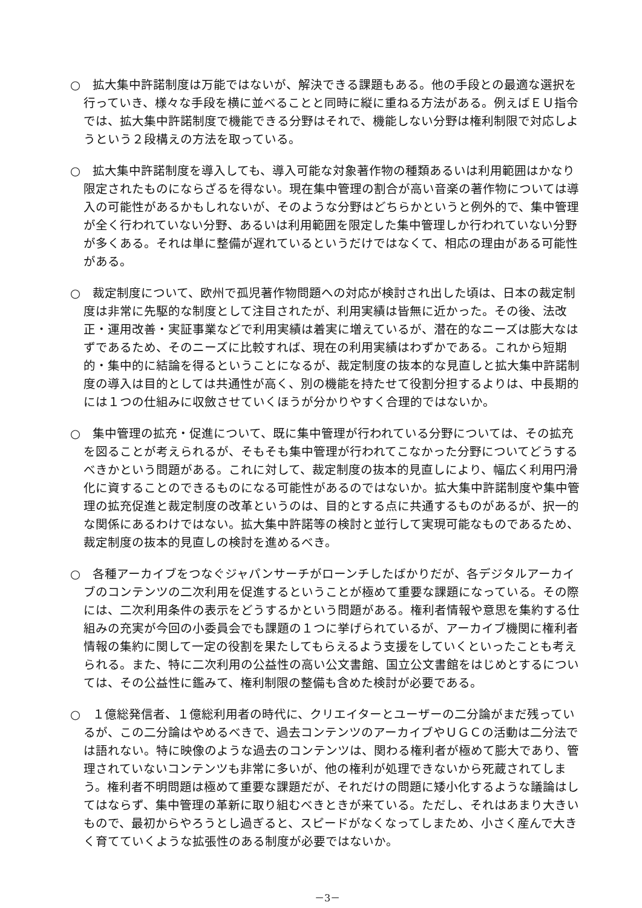○　拡大集中許諾制度は万能ではないが、解決できる課題もある。他の手段との最適な選択を行っていき、様々な手段を横に並べることと同時に縦に重ねる方法がある。例えばＥＵ指令では、拡大集中許諾制度で機能できる分野はそれで、機能しない分野は権利制限で対応しようという２段構えの方法を取っている。
○　拡大集中許諾制度を導入しても、導入可能な対象著作物の種類あるいは利用範囲はかなり限定されたものにならざるを得ない。現在集中管理の割合が高い音楽の著作物については導入の可能性があるかもしれないが、そのような分野はどちらかというと例外的で、集中管理が全く行われていない分野、あるいは利用範囲を限定した集中管理しか行われていない分野が多くある。それは単に整備が遅れているというだけではなくて、相応の理由がある可能性がある。
○　裁定制度について、欧州で孤児著作物問題への対応が検討され出した頃は、日本の裁定制度は非常に先駆的な制度として注目されたが、利用実績は皆無に近かった。その後、法改正・運用改善・実証事業などで利用実績は着実に増えているが、潜在的なニーズは膨大なはずであるため、そのニーズに比較すれば、現在の利用実績はわずかである。これから短期的・集中的に結論を得るということになるが、裁定制度の抜本的な見直しと拡大集中許諾制度の導入は目的としては共通性が高く、別の機能を持たせて役割分担するよりは、中長期的には１つの仕組みに収斂させていくほうが分かりやすく合理的ではないか。
○　集中管理の拡充・促進について、既に集中管理が行われている分野については、その拡充を図ることが考えられるが、そもそも集中管理が行われてこなかった分野についてどうするべきかという問題がある。これに対して、裁定制度の抜本的見直しにより、幅広く利用円滑化に資することのできるものになる可能性があるのではないか。拡大集中許諾制度や集中管理の拡充促進と裁定制度の改革というのは、目的とする点に共通するものがあるが、択一的な関係にあるわけではない。拡大集中許諾等の検討と並行して実現可能なものであるため、裁定制度の抜本的見直しの検討を進めるべき。
○　各種アーカイブをつなぐジャパンサーチがローンチしたばかりだが、各デジタルアーカイブのコンテンツの二次利用を促進するということが極めて重要な課題になっている。その際には、二次利用条件の表示をどうするかという問題がある。権利者情報や意思を集約する仕組みの充実が今回の小委員会でも課題の１つに挙げられているが、アーカイブ機関に権利者情報の集約に関して一定の役割を果たしてもらえるよう支援をしていくといったことも考えられる。また、特に二次利用の公益性の高い公文書館、国立公文書館をはじめとするについては、その公益性に鑑みて、権利制限の整備も含めた検討が必要である。
○　１億総発信者、１億総利用者の時代に、クリエイターとユーザーの二分論がまだ残っているが、この二分論はやめるべきで、過去コンテンツのアーカイブやＵＧＣの活動は二分法では語れない。特に映像のような過去のコンテンツは、関わる権利者が極めて膨大であり、管理されていないコンテンツも非常に多いが、他の権利が処理できないから死蔵されてしまう。権利者不明問題は極めて重要な課題だが、それだけの問題に矮小化するような議論はしてはならず、集中管理の革新に取り組むべきときが来ている。ただし、それはあまり大きいもので、最初からやろうとし過ぎると、スピードがなくなってしまため、小さく産んで大きく育てていくような拡張性のある制度が必要ではないか。
－3－